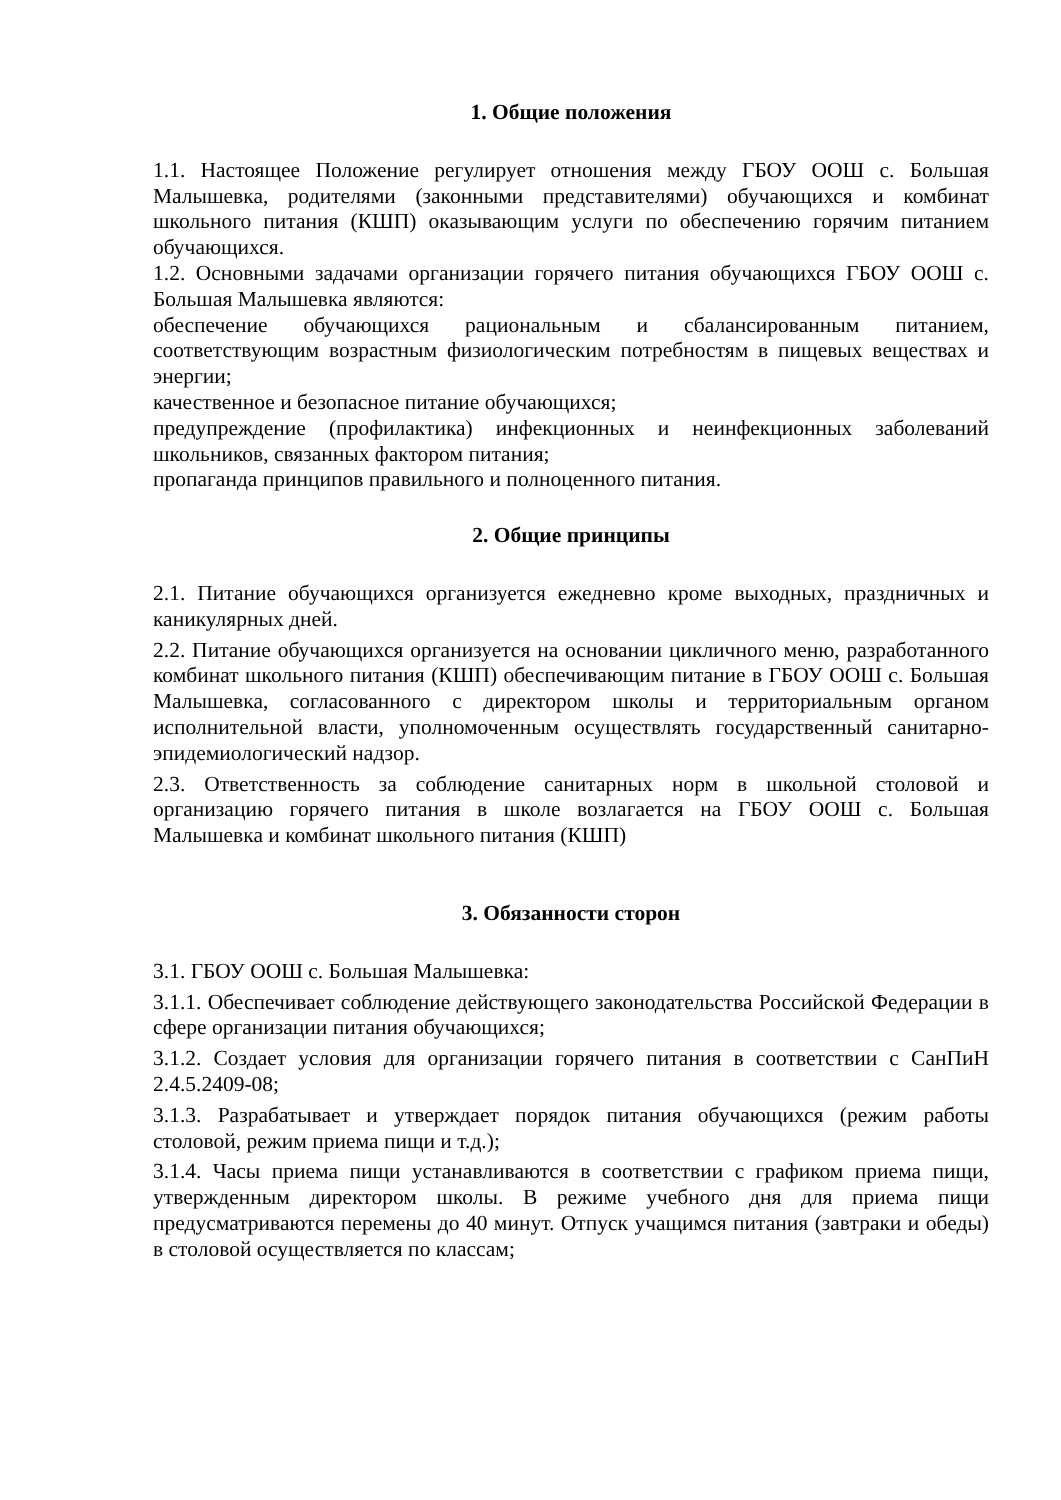1. Общие положения
1.1. Настоящее Положение регулирует отношения между ГБОУ ООШ с. Большая Малышевка, родителями (законными представителями) обучающихся и комбинат школьного питания (КШП) оказывающим услуги по обеспечению горячим питанием обучающихся.
1.2. Основными задачами организации горячего питания обучающихся ГБОУ ООШ с. Большая Малышевка являются:
обеспечение обучающихся рациональным и сбалансированным питанием, соответствующим возрастным физиологическим потребностям в пищевых веществах и энергии;
качественное и безопасное питание обучающихся;
предупреждение (профилактика) инфекционных и неинфекционных заболеваний школьников, связанных фактором питания;
пропаганда принципов правильного и полноценного питания.
2. Общие принципы
2.1. Питание обучающихся организуется ежедневно кроме выходных, праздничных и каникулярных дней.
2.2. Питание обучающихся организуется на основании цикличного меню, разработанного комбинат школьного питания (КШП) обеспечивающим питание в ГБОУ ООШ с. Большая Малышевка, согласованного с директором школы и территориальным органом исполнительной власти, уполномоченным осуществлять государственный санитарно-эпидемиологический надзор.
2.3. Ответственность за соблюдение санитарных норм в школьной столовой и организацию горячего питания в школе возлагается на ГБОУ ООШ с. Большая Малышевка и комбинат школьного питания (КШП)
3. Обязанности сторон
3.1. ГБОУ ООШ с. Большая Малышевка:
3.1.1. Обеспечивает соблюдение действующего законодательства Российской Федерации в сфере организации питания обучающихся;
3.1.2. Создает условия для организации горячего питания в соответствии с СанПиН 2.4.5.2409-08;
3.1.3. Разрабатывает и утверждает порядок питания обучающихся (режим работы столовой, режим приема пищи и т.д.);
3.1.4. Часы приема пищи устанавливаются в соответствии с графиком приема пищи, утвержденным директором школы. В режиме учебного дня для приема пищи предусматриваются перемены до 40 минут. Отпуск учащимся питания (завтраки и обеды) в столовой осуществляется по классам;